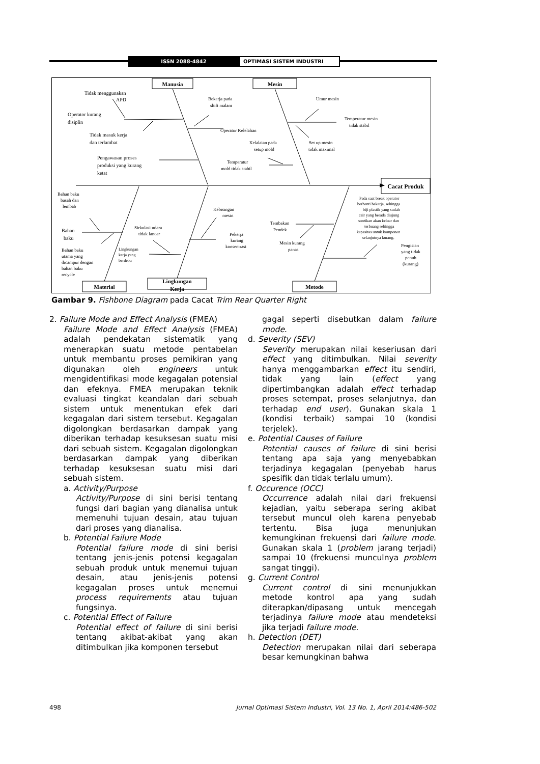ISSN 2088-4842 OPTIMASI SISTEM INDUSTRI
Cacat Produk
Manusia
Mesin
Material
Lingkungan
Kerja
Metode
Tidak menggunakan
APD
Operator kurang
disiplin
Tidak masuk kerja
dan terlambat
Pengawasan proses
produksi yang kurang
ketat
Bekerja pada
shift malam
Operator Kelelahan
Umur mesin
Temperatur mesin
tidak stabil
Kelalaian pada
setup mold
Set up mesin
tidak maximal
Temperatur
mold tidak stabil
Bahan baku
basah dan
lembab
Bahan
baku
Bahan baku
utama yang
dicampur dengan
bahan baku
recycle
Sirkulasi udara
tidak lancar
Lingkungan
kerja yang
berdebu
Kebisingan
mesin
Pekerja
kurang
konsentrasi
Tembakan
Pendek
Mesin kurang
panas
Pada saat break operator
berhenti bekerja, sehingga
biji plastik yang sudah
cair yang berada diujung
suntikan akan keluar dan
terbuang sehingga
kapasitas untuk komponen
selanjutnya kurang.
Pengisian
yang tidak
penuh
(kurang)
Gambar 9. Fishbone Diagram pada Cacat Trim Rear Quarter Right
2. Failure Mode and Effect Analysis (FMEA)
Failure Mode and Effect Analysis (FMEA) adalah pendekatan sistematik yang menerapkan suatu metode pentabelan untuk membantu proses pemikiran yang digunakan oleh engineers untuk mengidentifikasi mode kegagalan potensial dan efeknya. FMEA merupakan teknik evaluasi tingkat keandalan dari sebuah sistem untuk menentukan efek dari kegagalan dari sistem tersebut. Kegagalan digolongkan berdasarkan dampak yang diberikan terhadap kesuksesan suatu misi dari sebuah sistem. Kegagalan digolongkan berdasarkan dampak yang diberikan terhadap kesuksesan suatu misi dari sebuah sistem.
a. Activity/Purpose
Activity/Purpose di sini berisi tentang fungsi dari bagian yang dianalisa untuk memenuhi tujuan desain, atau tujuan dari proses yang dianalisa.
b. Potential Failure Mode
Potential failure mode di sini berisi tentang jenis-jenis potensi kegagalan sebuah produk untuk menemui tujuan desain, atau jenis-jenis potensi kegagalan proses untuk menemui process requirements atau tujuan fungsinya.
c. Potential Effect of Failure
Potential effect of failure di sini berisi tentang akibat-akibat yang akan ditimbulkan jika komponen tersebut
gagal seperti disebutkan dalam failure mode.
d. Severity (SEV)
Severity merupakan nilai keseriusan dari effect yang ditimbulkan. Nilai severity hanya menggambarkan effect itu sendiri, tidak yang lain (effect yang dipertimbangkan adalah effect terhadap proses setempat, proses selanjutnya, dan terhadap end user). Gunakan skala 1 (kondisi terbaik) sampai 10 (kondisi terjelek).
e. Potential Causes of Failure
Potential causes of failure di sini berisi tentang apa saja yang menyebabkan terjadinya kegagalan (penyebab harus spesifik dan tidak terlalu umum).
f. Occurence (OCC)
Occurrence adalah nilai dari frekuensi kejadian, yaitu seberapa sering akibat tersebut muncul oleh karena penyebab tertentu. Bisa juga menunjukan kemungkinan frekuensi dari failure mode. Gunakan skala 1 (problem jarang terjadi) sampai 10 (frekuensi munculnya problem sangat tinggi).
g. Current Control
Current control di sini menunjukkan metode kontrol apa yang sudah diterapkan/dipasang untuk mencegah terjadinya failure mode atau mendeteksi jika terjadi failure mode.
h. Detection (DET)
Detection merupakan nilai dari seberapa besar kemungkinan bahwa
498 Jurnal Optimasi Sistem Industri, Vol. 13 No. 1, April 2014:486-502